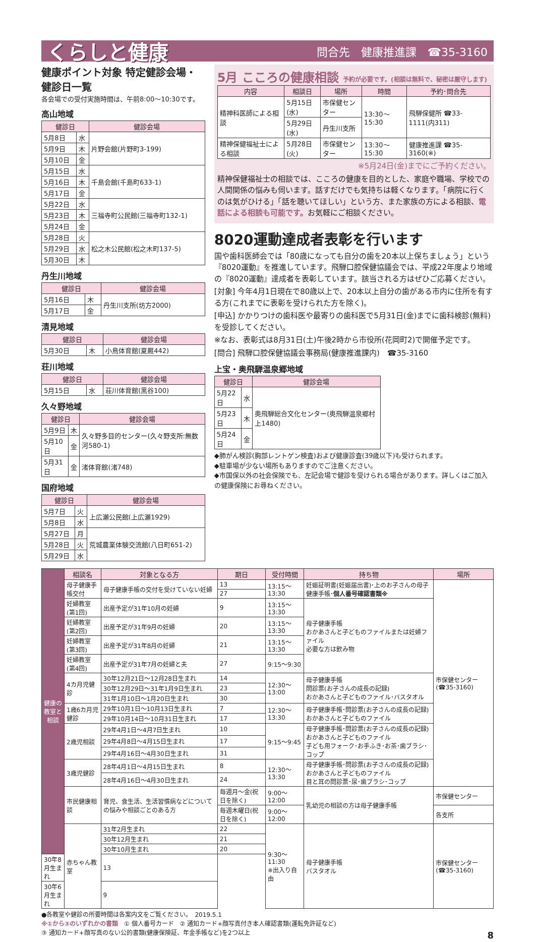くらしと健康 問合先　健康推進課　☎35-3160
健康ポイント対象 特定健診会場・健診日一覧
各会場での受付実施時間は、午前8:00〜10:30です。
高山地域
| 健診日 | | 健診会場 |
| --- | --- | --- |
| 5月8日 | 水 | 片野会館(片野町3-199) |
| 5月9日 | 木 | |
| 5月10日 | 金 | |
| 5月15日 | 水 | 千島会館(千島町633-1) |
| 5月16日 | 木 | |
| 5月17日 | 金 | |
| 5月22日 | 水 | 三福寺町公民館(三福寺町132-1) |
| 5月23日 | 木 | |
| 5月24日 | 金 | |
| 5月28日 | 火 | 松之木公民館(松之木町137-5) |
| 5月29日 | 水 | |
| 5月30日 | 木 | |
丹生川地域
| 健診日 | | 健診会場 |
| --- | --- | --- |
| 5月16日 | 木 | 丹生川支所(坊方2000) |
| 5月17日 | 金 | |
清見地域
| 健診日 | | 健診会場 |
| --- | --- | --- |
| 5月30日 | 木 | 小鳥体育館(夏厩442) |
荘川地域
| 健診日 | | 健診会場 |
| --- | --- | --- |
| 5月15日 | 水 | 荘川体育館(黒谷100) |
久々野地域
| 健診日 | | 健診会場 |
| --- | --- | --- |
| 5月9日 | 木 | 久々野多目的センター(久々野支所:無数河580-1) |
| 5月10日 | 金 | |
| 5月31日 | 金 | 渚体育館(渚748) |
国府地域
| 健診日 | | 健診会場 |
| --- | --- | --- |
| 5月7日 | 火 | 上広瀬公民館(上広瀬1929) |
| 5月8日 | 水 | |
| 5月27日 | 月 | 荒城農業体験交流館(八日町651-2) |
| 5月28日 | 火 | |
| 5月29日 | 水 | |
5月 こころの健康相談 予約が必要です。(相談は無料で、秘密は厳守します)
| 内容 | 相談日 | 場所 | 時間 | 予約･問合先 |
| --- | --- | --- | --- | --- |
| 精神科医師による相談 | 5月15日(水) | 市保健センター | 13:30〜15:30 | 飛騨保健所 ☎33-1111(内311) |
| | 5月29日(水) | 丹生川支所 | | |
| 精神保健福祉士による相談 | 5月28日(火) | 市保健センター | 13:30〜15:30 | 健康推進課 ☎35-3160(※) |
※5月24日(金)までにご予約ください。
精神保健福祉士の相談では、こころの健康を目的とした、家庭や職場、学校での人間関係の悩みも伺います。話すだけでも気持ちは軽くなります。「病院に行くのは気がひける」「話を聴いてほしい」という方、また家族の方による相談、電話による相談も可能です。お気軽にご相談ください。
8020運動達成者表彰を行います
国や歯科医師会では「80歳になっても自分の歯を20本以上保ちましょう」という『8020運動』を推進しています。飛騨口腔保健協議会では、平成22年度より地域の『8020運動』達成者を表彰しています。該当される方はぜひご応募ください。
[対象] 今年4月1日現在で80歳以上で、20本以上自分の歯がある市内に住所を有する方(これまでに表彰を受けられた方を除く)。
[申込] かかりつけの歯科医や最寄りの歯科医で5月31日(金)までに歯科検診(無料)を受診してください。
※なお、表彰式は8月31日(土)午後2時から市役所(花岡町2)で開催予定です。
[問合] 飛騨口腔保健協議会事務局(健康推進課内)　☎35-3160
上宝・奥飛騨温泉郷地域
| 健診日 | | 健診会場 |
| --- | --- | --- |
| 5月22日 | 水 | 奥飛騨総合文化センター(奥飛騨温泉郷村上1480) |
| 5月23日 | 木 | |
| 5月24日 | 金 | |
◆肺がん検診(胸部レントゲン検査)および健康診査(39歳以下)も受けられます。
◆駐車場が少ない場所もありますのでご注意ください。
◆市国保以外の社会保険でも、左記会場で健診を受けられる場合があります。詳しくはご加入の健康保険にお尋ねください。
| 健康の教室と相談 | 相談名 | 対象となる方 | 期日 | 受付時間 | 持ち物 | 場所 |
| | 母子健康手帳交付 | 母子健康手帳の交付を受けていない妊婦 | 13 | 13:15〜13:30 | 妊娠証明書(妊娠届出書)･上のお子さんの母子健康手帳･ 個人番号確認書類※ | 市保健センター(☎35-3160) |
| | | | 27 | | | |
| | 妊婦教室(第1回) | 出産予定が31年10月の妊婦 | 9 | 13:15〜13:30 | 母子健康手帳 おかあさんと子どものファイルまたは妊婦ファイル 必要な方は飲み物 | |
| | 妊婦教室(第2回) | 出産予定が31年9月の妊婦 | 20 | 13:15〜13:30 | | |
| | 妊婦教室(第3回) | 出産予定が31年8月の妊婦 | 21 | 13:15〜13:30 | | |
| | 妊婦教室(第4回) | 出産予定が31年7月の妊婦と夫 | 27 | 9:15〜9:30 | | |
| | 4カ月児健診 | 30年12月21日〜12月28日生まれ | 14 | 12:30〜13:00 | 母子健康手帳 問診票(お子さんの成長の記録) おかあさんと子どものファイル･バスタオル | |
| | | 30年12月29日〜31年1月9日生まれ | 23 | | | |
| | | 31年1月10日〜1月20日生まれ | 30 | | | |
| | 1歳6カ月児健診 | 29年10月1日〜10月13日生まれ | 7 | 12:30〜13:30 | 母子健康手帳･問診票(お子さんの成長の記録) おかあさんと子どものファイル | |
| | | 29年10月14日〜10月31日生まれ | 17 | | | |
| | 2歳児相談 | 29年4月1日〜4月7日生まれ | 10 | 9:15〜9:45 | 母子健康手帳･問診票(お子さんの成長の記録) おかあさんと子どものファイル 子ども用フォーク･お手ふき･お茶･歯ブラシ･コップ | |
| | | 29年4月8日〜4月15日生まれ | 17 | | | |
| | | 29年4月16日〜4月30日生まれ | 31 | | | |
| | 3歳児健診 | 28年4月1日〜4月15日生まれ | 8 | 12:30〜13:30 | 母子健康手帳･問診票(お子さんの成長の記録) おかあさんと子どものファイル 目と耳の問診票･尿･歯ブラシ･コップ | |
| | | 28年4月16日〜4月30日生まれ | 24 | | | |
| | 市民健康相談 | 育児、食生活、生活習慣病などについての悩みや相談ごとのある方 | 毎週月〜金(祝日を除く) | 9:00〜12:00 | 乳幼児の相談の方は母子健康手帳 | 市保健センター |
| | | | 毎週木曜日(祝日を除く) | 9:00〜12:00 | | 各支所 |
| | 赤ちゃん教室 | 31年2月生まれ | 22 | 9:30〜11:30 ※出入り自由 | 母子健康手帳 バスタオル | 市保健センター(☎35-3160) |
| | | 30年12月生まれ | 21 | | | |
| | | 30年10月生まれ | 20 | | | |
| 30年8月生まれ | | 13 | | | | |
| 30年6月生まれ | | 9 | | | | |
●各教室や健診の所要時間は各案内文をご覧ください。　2019.5.1
※①から③のいずれかの書類　① 個人番号カード　② 通知カード+顔写真付き本人確認書類(運転免許証など)
③ 通知カード+顔写真のない公的書類(健康保険証、年金手帳など)を2つ以上　8